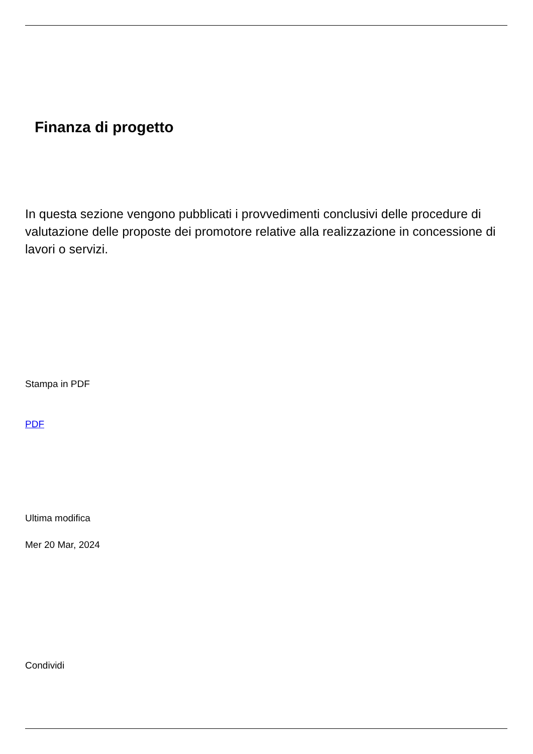Finanza di progetto
In questa sezione vengono pubblicati i provvedimenti conclusivi delle procedure di valutazione delle proposte dei promotore relative alla realizzazione in concessione di lavori o servizi.
Stampa in PDF
PDF
Ultima modifica
Mer 20 Mar, 2024
Condividi